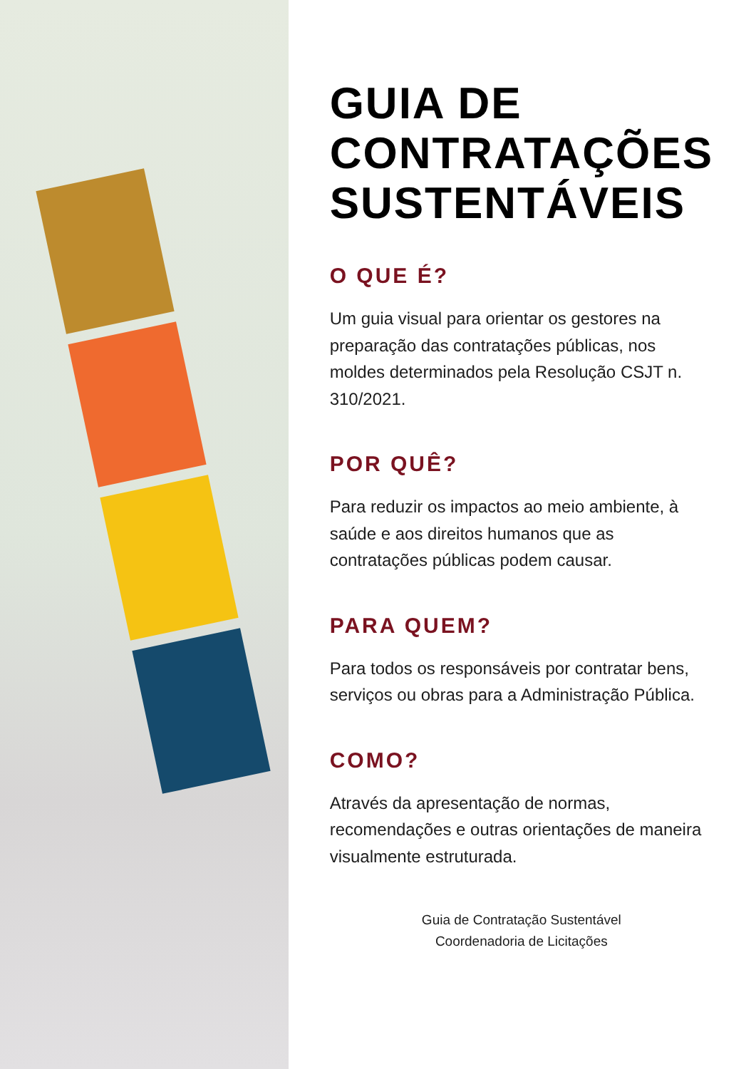GUIA DE
CONTRATAÇÕES
SUSTENTÁVEIS
O QUE É?
Um guia visual para orientar os gestores na preparação das contratações públicas, nos moldes determinados pela Resolução CSJT n. 310/2021.
POR QUÊ?
Para reduzir os impactos ao meio ambiente, à saúde e aos direitos humanos que as contratações públicas podem causar.
PARA QUEM?
Para todos os responsáveis por contratar bens, serviços ou obras para a Administração Pública.
COMO?
Através da apresentação de normas, recomendações e outras orientações de maneira visualmente estruturada.
Guia de Contratação Sustentável
Coordenadoria de Licitações